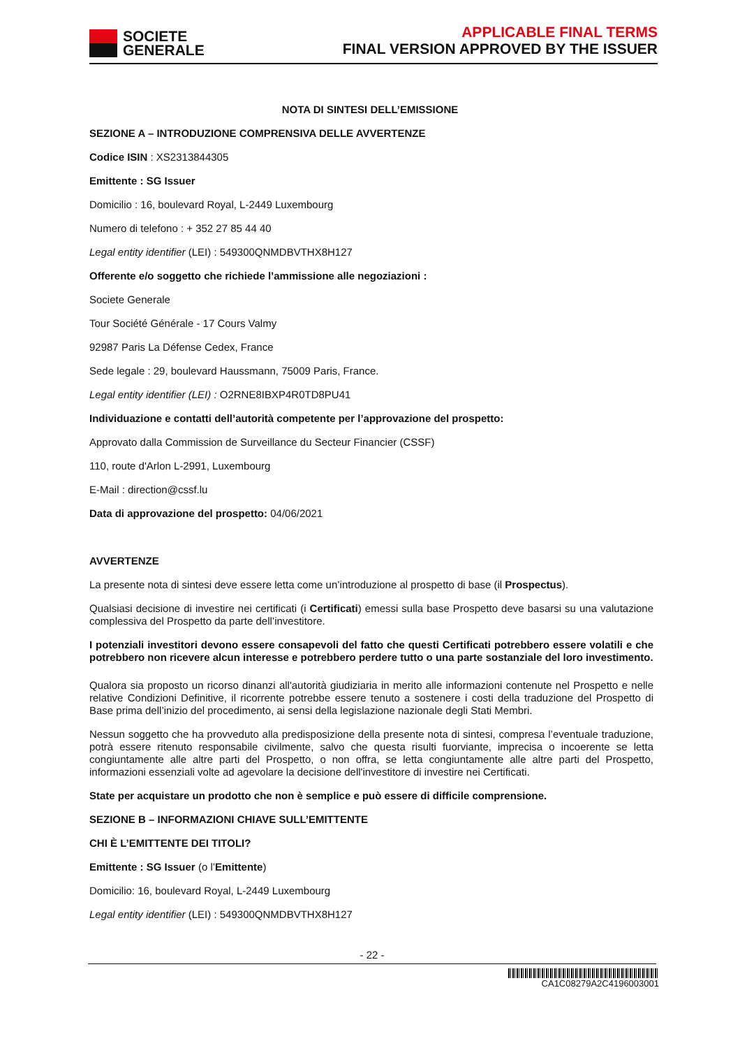SOCIETE
GENERALE
APPLICABLE FINAL TERMS
FINAL VERSION APPROVED BY THE ISSUER
NOTA DI SINTESI DELL’EMISSIONE
SEZIONE A – INTRODUZIONE COMPRENSIVA DELLE AVVERTENZE
Codice ISIN : XS2313844305
Emittente : SG Issuer
Domicilio : 16, boulevard Royal, L-2449 Luxembourg
Numero di telefono : + 352 27 85 44 40
Legal entity identifier (LEI) : 549300QNMDBVTHX8H127
Offerente e/o soggetto che richiede l’ammissione alle negoziazioni :
Societe Generale
Tour Société Générale - 17 Cours Valmy
92987 Paris La Défense Cedex, France
Sede legale : 29, boulevard Haussmann, 75009 Paris, France.
Legal entity identifier (LEI) : O2RNE8IBXP4R0TD8PU41
Individuazione e contatti dell’autorità competente per l’approvazione del prospetto:
Approvato dalla Commission de Surveillance du Secteur Financier (CSSF)
110, route d'Arlon L-2991, Luxembourg
E-Mail : direction@cssf.lu
Data di approvazione del prospetto: 04/06/2021
AVVERTENZE
La presente nota di sintesi deve essere letta come un’introduzione al prospetto di base (il Prospectus).
Qualsiasi decisione di investire nei certificati (i Certificati) emessi sulla base Prospetto deve basarsi su una valutazione complessiva del Prospetto da parte dell’investitore.
I potenziali investitori devono essere consapevoli del fatto che questi Certificati potrebbero essere volatili e che potrebbero non ricevere alcun interesse e potrebbero perdere tutto o una parte sostanziale del loro investimento.
Qualora sia proposto un ricorso dinanzi all'autorità giudiziaria in merito alle informazioni contenute nel Prospetto e nelle relative Condizioni Definitive, il ricorrente potrebbe essere tenuto a sostenere i costi della traduzione del Prospetto di Base prima dell’inizio del procedimento, ai sensi della legislazione nazionale degli Stati Membri.
Nessun soggetto che ha provveduto alla predisposizione della presente nota di sintesi, compresa l’eventuale traduzione, potrà essere ritenuto responsabile civilmente, salvo che questa risulti fuorviante, imprecisa o incoerente se letta congiuntamente alle altre parti del Prospetto, o non offra, se letta congiuntamente alle altre parti del Prospetto, informazioni essenziali volte ad agevolare la decisione dell'investitore di investire nei Certificati.
State per acquistare un prodotto che non è semplice e può essere di difficile comprensione.
SEZIONE B – INFORMAZIONI CHIAVE SULL’EMITTENTE
CHI È L’EMITTENTE DEI TITOLI?
Emittente : SG Issuer (o l’Emittente)
Domicilio: 16, boulevard Royal, L-2449 Luxembourg
Legal entity identifier (LEI) : 549300QNMDBVTHX8H127
- 22 -
CA1C08279A2C4196003001